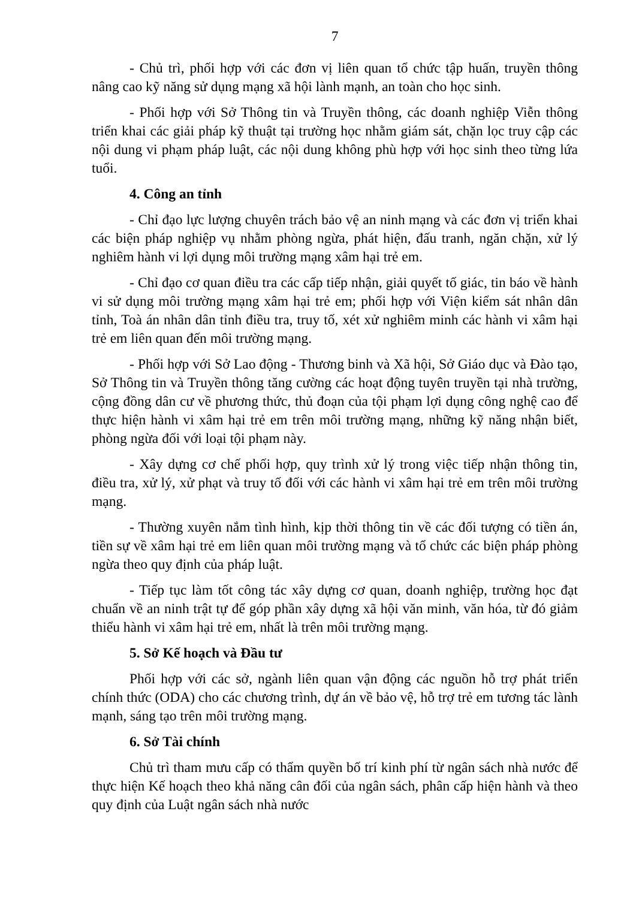7
- Chủ trì, phối hợp với các đơn vị liên quan tổ chức tập huấn, truyền thông nâng cao kỹ năng sử dụng mạng xã hội lành mạnh, an toàn cho học sinh.
- Phối hợp với Sở Thông tin và Truyền thông, các doanh nghiệp Viễn thông triển khai các giải pháp kỹ thuật tại trường học nhằm giám sát, chặn lọc truy cập các nội dung vi phạm pháp luật, các nội dung không phù hợp với học sinh theo từng lứa tuổi.
4. Công an tỉnh
- Chỉ đạo lực lượng chuyên trách bảo vệ an ninh mạng và các đơn vị triển khai các biện pháp nghiệp vụ nhằm phòng ngừa, phát hiện, đấu tranh, ngăn chặn, xử lý nghiêm hành vi lợi dụng môi trường mạng xâm hại trẻ em.
- Chỉ đạo cơ quan điều tra các cấp tiếp nhận, giải quyết tố giác, tin báo về hành vi sử dụng môi trường mạng xâm hại trẻ em; phối hợp với Viện kiểm sát nhân dân tỉnh, Toà án nhân dân tỉnh điều tra, truy tố, xét xử nghiêm minh các hành vi xâm hại trẻ em liên quan đến môi trường mạng.
- Phối hợp với Sở Lao động - Thương binh và Xã hội, Sở Giáo dục và Đào tạo, Sở Thông tin và Truyền thông tăng cường các hoạt động tuyên truyền tại nhà trường, cộng đồng dân cư về phương thức, thủ đoạn của tội phạm lợi dụng công nghệ cao để thực hiện hành vi xâm hại trẻ em trên môi trường mạng, những kỹ năng nhận biết, phòng ngừa đối với loại tội phạm này.
- Xây dựng cơ chế phối hợp, quy trình xử lý trong việc tiếp nhận thông tin, điều tra, xử lý, xử phạt và truy tố đối với các hành vi xâm hại trẻ em trên môi trường mạng.
- Thường xuyên nắm tình hình, kịp thời thông tin về các đối tượng có tiền án, tiền sự về xâm hại trẻ em liên quan môi trường mạng và tổ chức các biện pháp phòng ngừa theo quy định của pháp luật.
- Tiếp tục làm tốt công tác xây dựng cơ quan, doanh nghiệp, trường học đạt chuẩn về an ninh trật tự để góp phần xây dựng xã hội văn minh, văn hóa, từ đó giảm thiểu hành vi xâm hại trẻ em, nhất là trên môi trường mạng.
5. Sở Kế hoạch và Đầu tư
Phối hợp với các sở, ngành liên quan vận động các nguồn hỗ trợ phát triển chính thức (ODA) cho các chương trình, dự án về bảo vệ, hỗ trợ trẻ em tương tác lành mạnh, sáng tạo trên môi trường mạng.
6. Sở Tài chính
Chủ trì tham mưu cấp có thẩm quyền bố trí kinh phí từ ngân sách nhà nước để thực hiện Kế hoạch theo khả năng cân đối của ngân sách, phân cấp hiện hành và theo quy định của Luật ngân sách nhà nước